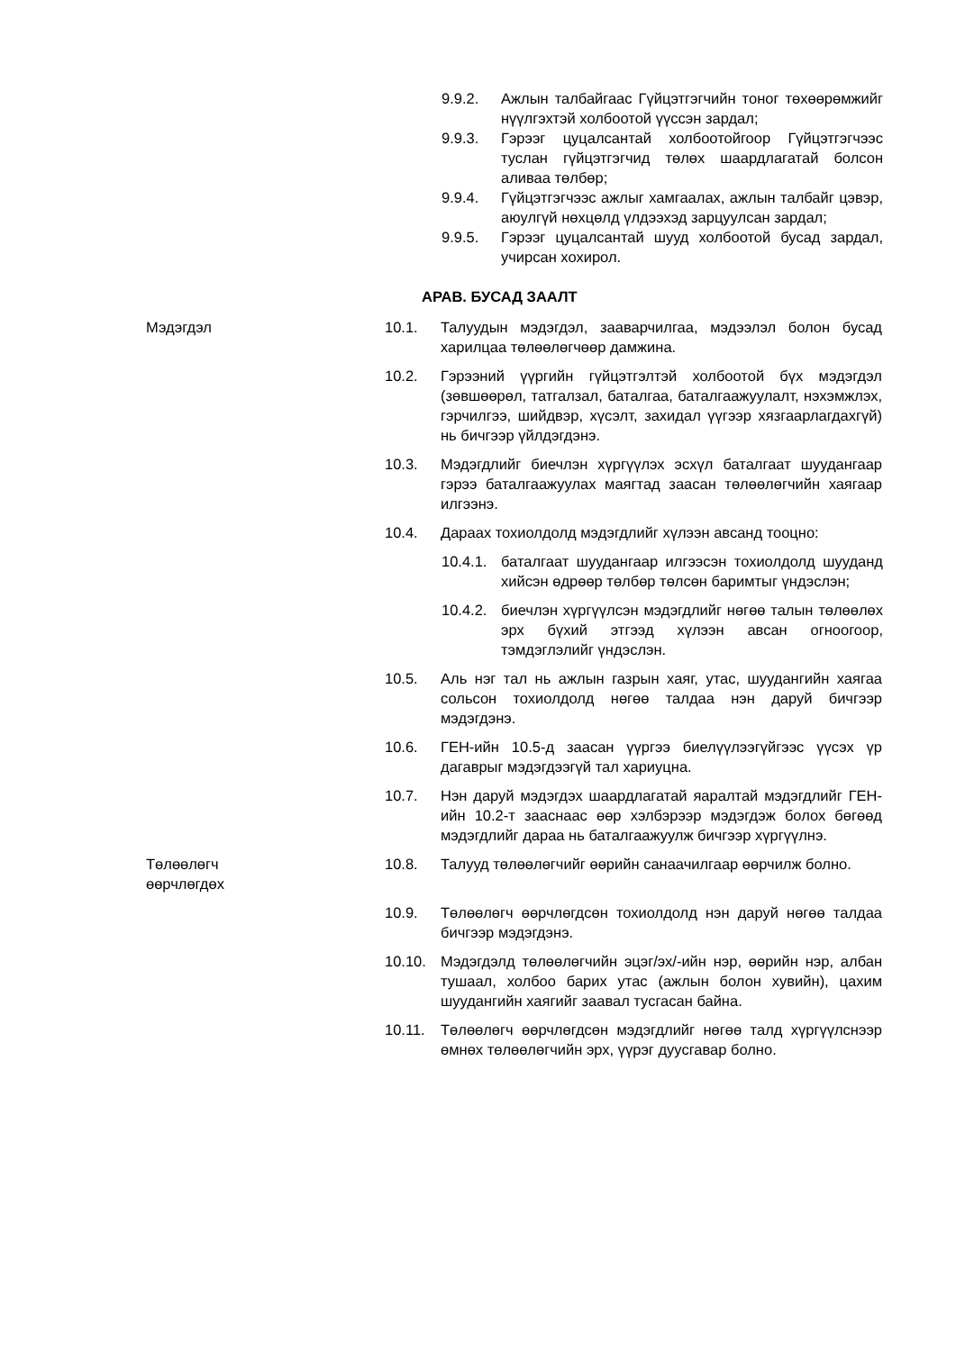9.9.2. Ажлын талбайгаас Гүйцэтгэгчийн тоног төхөөрөмжийг нүүлгэхтэй холбоотой үүссэн зардал;
9.9.3. Гэрээг цуцалсантай холбоотойгоор Гүйцэтгэгчээс туслан гүйцэтгэгчид төлөх шаардлагатай болсон аливаа төлбөр;
9.9.4. Гүйцэтгэгчээс ажлыг хамгаалах, ажлын талбайг цэвэр, аюулгүй нөхцөлд үлдээхэд зарцуулсан зардал;
9.9.5. Гэрээг цуцалсантай шууд холбоотой бусад зардал, учирсан хохирол.
АРАВ. БУСАД ЗААЛТ
Мэдэгдэл 10.1. Талуудын мэдэгдэл, зааварчилгаа, мэдээлэл болон бусад харилцаа төлөөлөгчөөр дамжина.
10.2. Гэрээний үүргийн гүйцэтгэлтэй холбоотой бүх мэдэгдэл (зөвшөөрөл, татгалзал, баталгаа, баталгаажуулалт, нэхэмжлэх, гэрчилгээ, шийдвэр, хүсэлт, захидал үүгээр хязгаарлагдахгүй) нь бичгээр үйлдэгдэнэ.
10.3. Мэдэгдлийг биечлэн хүргүүлэх эсхүл баталгаат шуудангаар гэрээ баталгаажуулах маягтад заасан төлөөлөгчийн хаягаар илгээнэ.
10.4. Дараах тохиолдолд мэдэгдлийг хүлээн авсанд тооцно:
10.4.1.
баталгаат шуудангаар илгээсэн тохиолдолд шууданд хийсэн өдрөөр төлбөр төлсөн баримтыг үндэслэн;
10.4.2.
биечлэн хүргүүлсэн мэдэгдлийг нөгөө талын төлөөлөх эрх бүхий этгээд хүлээн авсан огноогоор, тэмдэглэлийг үндэслэн.
10.5. Аль нэг тал нь ажлын газрын хаяг, утас, шуудангийн хаягаа сольсон тохиолдолд нөгөө талдаа нэн даруй бичгээр мэдэгдэнэ.
10.6. ГЕН-ийн 10.5-д заасан үүргээ биелүүлээгүйгээс үүсэх үр дагаврыг мэдэгдээгүй тал хариуцна.
10.7. Нэн даруй мэдэгдэх шаардлагатай яаралтай мэдэгдлийг ГЕН-ийн 10.2-т зааснаас өөр хэлбэрээр мэдэгдэж болох бөгөөд мэдэгдлийг дараа нь баталгаажуулж бичгээр хүргүүлнэ.
Төлөөлөгч өөрчлөгдөх 10.8. Талууд төлөөлөгчийг өөрийн санаачилгаар өөрчилж болно.
10.9. Төлөөлөгч өөрчлөгдсөн тохиолдолд нэн даруй нөгөө талдаа бичгээр мэдэгдэнэ.
10.10. Мэдэгдэлд төлөөлөгчийн эцэг/эх/-ийн нэр, өөрийн нэр, албан тушаал, холбоо барих утас (ажлын болон хувийн), цахим шуудангийн хаягийг заавал тусгасан байна.
10.11. Төлөөлөгч өөрчлөгдсөн мэдэгдлийг нөгөө талд хүргүүлснээр өмнөх төлөөлөгчийн эрх, үүрэг дуусгавар болно.